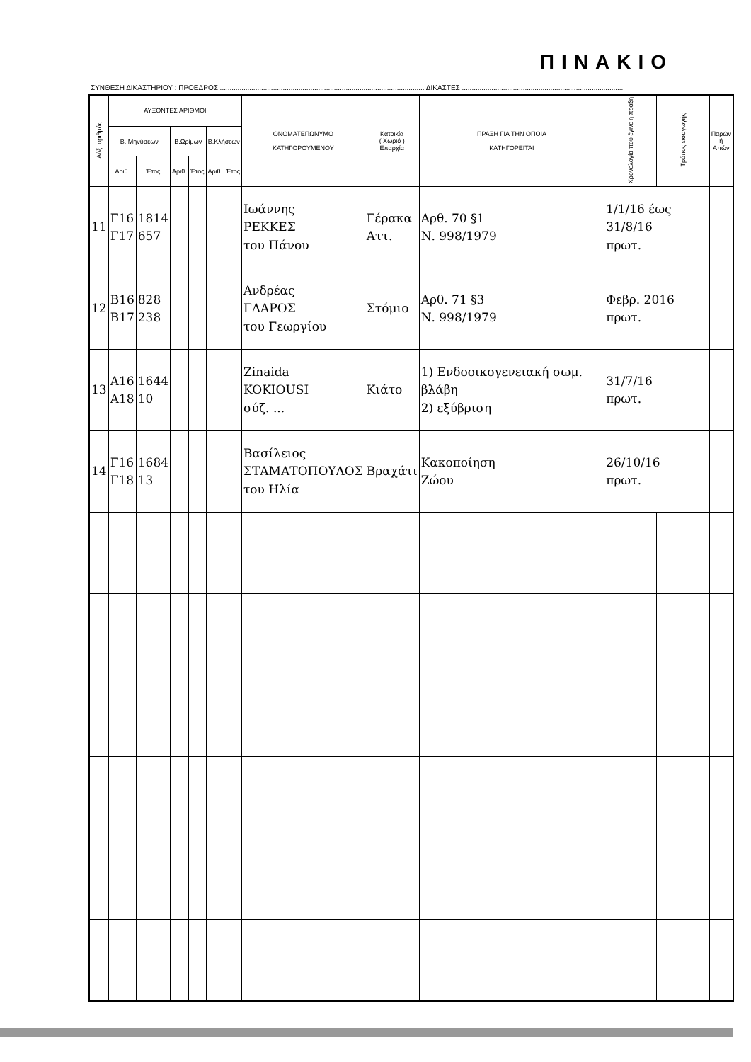ΠΙΝΑΚΙΟ
ΣΥΝΘΕΣΗ ΔΙΚΑΣΤΗΡΙΟΥ : ΠΡΟΕΔΡΟΣ ........................................................................................................ ΔΙΚΑΣΤΕΣ ..................................................................................
| Αύξ. αριθμός | ΑΥΞΟΝΤΕΣ ΑΡΙΘΜΟΙ | | | | | | ΟΝΟΜΑΤΕΠΩΝΥΜΟ ΚΑΤΗΓΟΡΟΥΜΕΝΟΥ | Κατοικία ( Χωριό ) Επαρχία | ΠΡΑΞΗ ΓΙΑ ΤΗΝ ΟΠΟΙΑ ΚΑΤΗΓΟΡΕΙΤΑΙ | Χρονολογία που έγινε η πράξη | Τρόπος εισαγωγής | Παρών ή Απών |
| --- | --- | --- | --- | --- | --- | --- | --- | --- | --- | --- | --- | --- |
| | Β. Μηνύσεων | | Β.Ωρίμων | | Β.Κλήσεων | | | | | | | |
| | Αριθ. | Έτος | Αριθ. | Έτος | Αριθ. | Έτος | | | | | | |
| 11 | Γ16 Γ17 | 1814 657 | | | | | Ιωάννης ΡΕΚΚΕΣ του Πάνου | Γέρακα Αττ. | Αρθ. 70 §1 Ν. 998/1979 | 1/1/16 έως 31/8/16 πρωτ. | | |
| 12 | Β16 Β17 | 828 238 | | | | | Ανδρέας ΓΛΑΡΟΣ του Γεωργίου | Στόμιο | Αρθ. 71 §3 Ν. 998/1979 | Φεβρ. 2016 πρωτ. | | |
| 13 | Α16 Α18 | 1644 10 | | | | | Zinaida KOKIOUSI σύζ. ... | Κιάτο | 1) Ενδοοικογενειακή σωμ. βλάβη 2) εξύβριση | 31/7/16 πρωτ. | | |
| 14 | Γ16 Γ18 | 1684 13 | | | | | Βασίλειος ΣΤΑΜΑΤΟΠΟΥΛΟΣ του Ηλία | Βραχάτι | Κακοποίηση Ζώου | 26/10/16 πρωτ. | | |